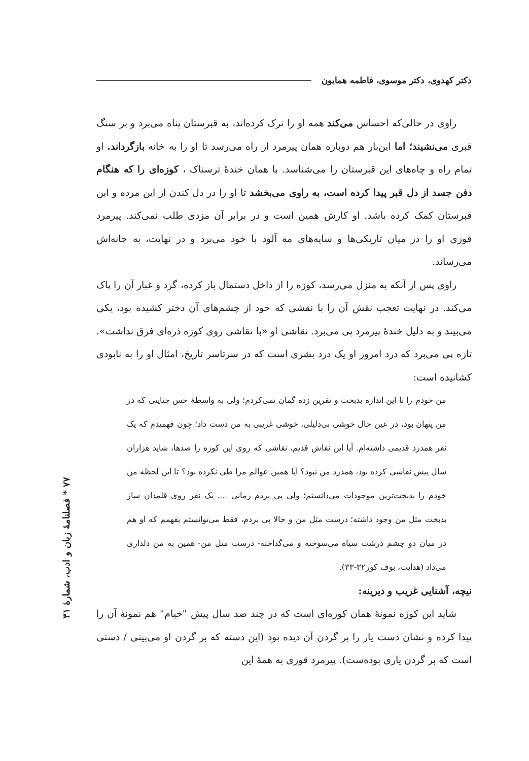دکتر کهدوی، دکتر موسوی، فاطمه همایون
راوی در حالی‌که احساس می‌کند همه او را ترک کرده‌اند، به قبرستان پناه می‌برد و بر سنگ قبری می‌نشیند؛ اما این‌بار هم دوباره همان پیرمرد از راه می‌رسد تا او را به خانه بازگرداند. او تمام راه و چاه‌های این قبرستان را می‌شناسد. با همان خندهٔ ترسناک ، کوزه‌ای را که هنگام دفن جسد از دل قبر پیدا کرده است، به راوی می‌بخشد تا او را در دل کندن از این مرده و این قبرستان کمک کرده باشد. او کارش همین است و در برابر آن مزدی طلب نمی‌کند. پیرمرد قوزی او را در میان تاریکی‌ها و سایه‌های مه آلود با خود می‌برد و در نهایت، به خانه‌اش می‌رساند.
راوی پس از آنکه به منزل می‌رسد، کوزه را از داخل دستمال باز کرده، گرد و غبار آن را پاک می‌کند. در نهایت تعجب نقش آن را با نقشی که خود از چشم‌های آن دختر کشیده بود، یکی می‌بیند و به دلیل خندهٔ پیرمرد پی می‌برد. نقاشی او «با نقاشی روی کوزه ذره‌ای فرق نداشت». تازه پی می‌برد که درد امروز او یک درد بشری است که در سرتاسر تاریخ، امثال او را به نابودی کشانیده است:
من خودم را تا این اندازه بدبخت و نفرین زده گمان نمی‌کردم؛ ولی به واسطهٔ حس جنایتی که در من پنهان بود، در عین حال خوشی بی‌دلیلی، خوشی غریبی به من دست داد؛ چون فهمیدم که یک نفر همدرد قدیمی داشته‌ام. آیا این نقاش قدیم، نقاشی که روی این کوزه را صدها، شاید هزاران سال پیش نقاشی کرده بود، همدرد من نبود؟ آیا همین عوالم مرا طی نکرده بود؟ تا این لحظه من خودم را بدبخت‌ترین موجودات می‌دانستم؛ ولی پی بردم زمانی .... یک نفر روی قلمدان ساز بدبخت مثل من وجود داشته؛ درست مثل من و حالا پی بردم، فقط می‌توانستم بفهمم که او هم در میان دو چشم درشت سیاه می‌سوخته و می‌گداخته- درست مثل من- همین به من دلداری می‌داد (هدایت، بوف کور۳۲-۳۳).
نیچه، آشنایی غریب و دیرینه:
شاید این کوزه نمونهٔ همان کوزه‌ای است که در چند صد سال پیش "خیام" هم نمونهٔ آن را پیدا کرده و نشان دست یار را بر گردن آن دیده بود (این دسته که بر گردن او می‌بینی / دستی است که بر گردن یاری بوده‌ست). پیرمرد قوزی به همهٔ این
۷۷ * فصلنامهٔ زبان و ادب، شمارهٔ ۳۱